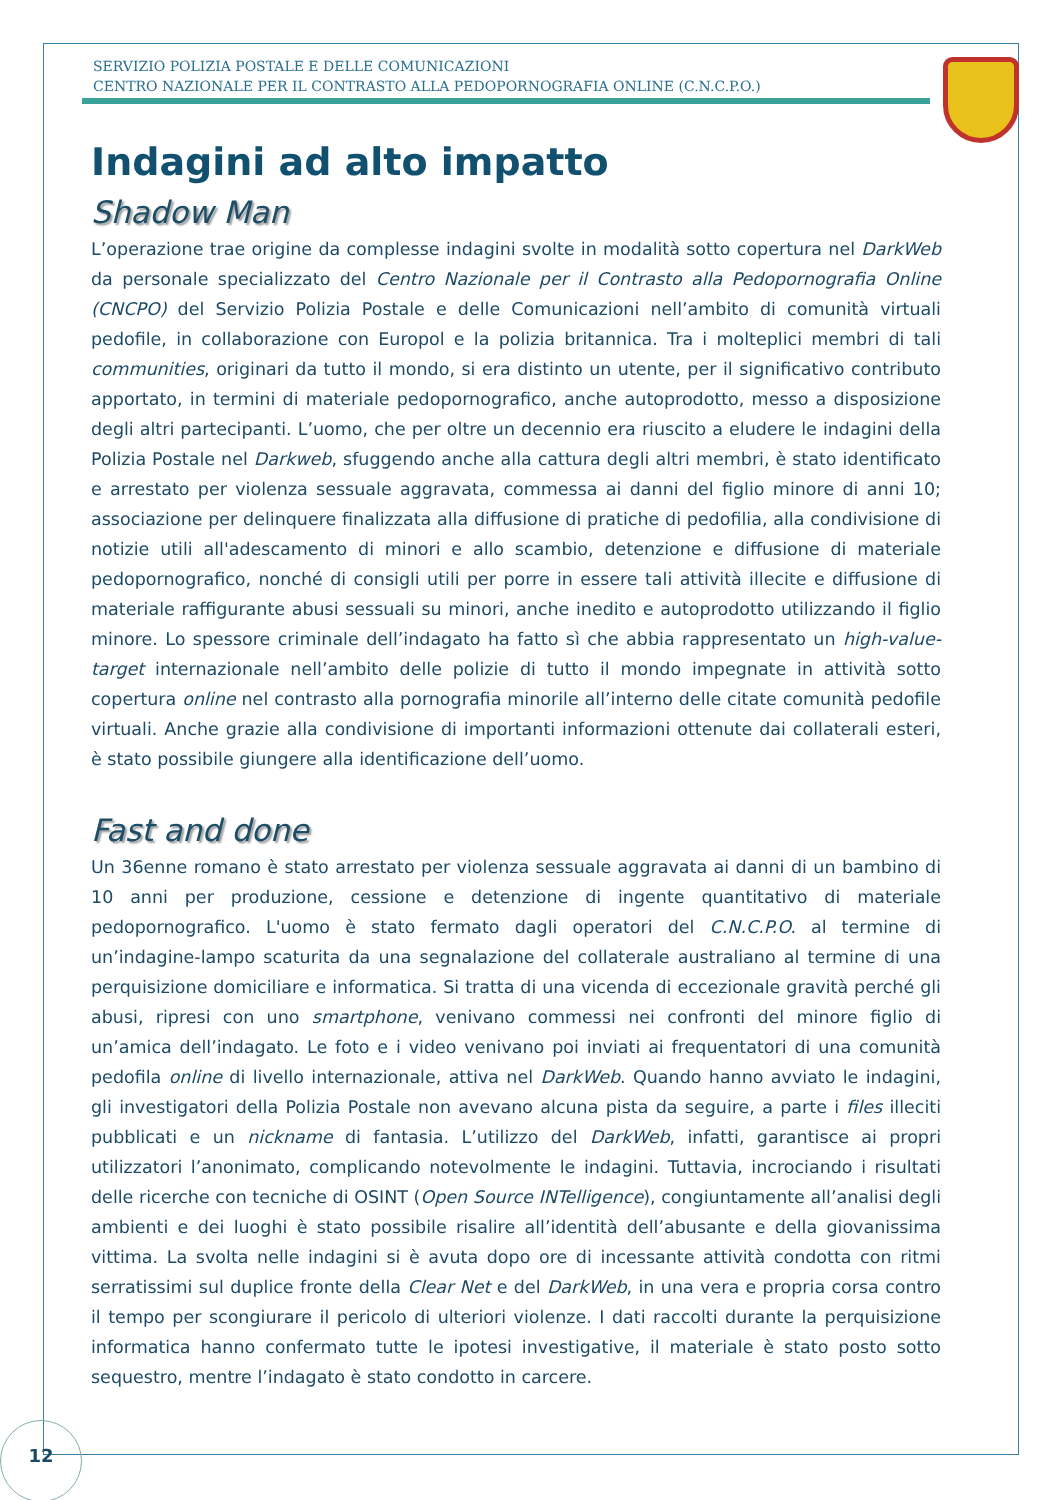SERVIZIO POLIZIA POSTALE E DELLE COMUNICAZIONI
CENTRO NAZIONALE PER IL CONTRASTO ALLA PEDOPORNOGRAFIA ONLINE (C.N.C.P.O.)
Indagini ad alto impatto
Shadow Man
L’operazione trae origine da complesse indagini svolte in modalità sotto copertura nel DarkWeb da personale specializzato del Centro Nazionale per il Contrasto alla Pedopornografia Online (CNCPO) del Servizio Polizia Postale e delle Comunicazioni nell’ambito di comunità virtuali pedofile, in collaborazione con Europol e la polizia britannica. Tra i molteplici membri di tali communities, originari da tutto il mondo, si era distinto un utente, per il significativo contributo apportato, in termini di materiale pedopornografico, anche autoprodotto, messo a disposizione degli altri partecipanti. L’uomo, che per oltre un decennio era riuscito a eludere le indagini della Polizia Postale nel Darkweb, sfuggendo anche alla cattura degli altri membri, è stato identificato e arrestato per violenza sessuale aggravata, commessa ai danni del figlio minore di anni 10; associazione per delinquere finalizzata alla diffusione di pratiche di pedofilia, alla condivisione di notizie utili all'adescamento di minori e allo scambio, detenzione e diffusione di materiale pedopornografico, nonché di consigli utili per porre in essere tali attività illecite e diffusione di materiale raffigurante abusi sessuali su minori, anche inedito e autoprodotto utilizzando il figlio minore. Lo spessore criminale dell’indagato ha fatto sì che abbia rappresentato un high-value-target internazionale nell’ambito delle polizie di tutto il mondo impegnate in attività sotto copertura online nel contrasto alla pornografia minorile all’interno delle citate comunità pedofile virtuali. Anche grazie alla condivisione di importanti informazioni ottenute dai collaterali esteri, è stato possibile giungere alla identificazione dell’uomo.
Fast and done
Un 36enne romano è stato arrestato per violenza sessuale aggravata ai danni di un bambino di 10 anni per produzione, cessione e detenzione di ingente quantitativo di materiale pedopornografico. L'uomo è stato fermato dagli operatori del C.N.C.P.O. al termine di un’indagine-lampo scaturita da una segnalazione del collaterale australiano al termine di una perquisizione domiciliare e informatica. Si tratta di una vicenda di eccezionale gravità perché gli abusi, ripresi con uno smartphone, venivano commessi nei confronti del minore figlio di un’amica dell’indagato. Le foto e i video venivano poi inviati ai frequentatori di una comunità pedofila online di livello internazionale, attiva nel DarkWeb. Quando hanno avviato le indagini, gli investigatori della Polizia Postale non avevano alcuna pista da seguire, a parte i files illeciti pubblicati e un nickname di fantasia. L’utilizzo del DarkWeb, infatti, garantisce ai propri utilizzatori l’anonimato, complicando notevolmente le indagini. Tuttavia, incrociando i risultati delle ricerche con tecniche di OSINT (Open Source INTelligence), congiuntamente all’analisi degli ambienti e dei luoghi è stato possibile risalire all’identità dell’abusante e della giovanissima vittima. La svolta nelle indagini si è avuta dopo ore di incessante attività condotta con ritmi serratissimi sul duplice fronte della Clear Net e del DarkWeb, in una vera e propria corsa contro il tempo per scongiurare il pericolo di ulteriori violenze. I dati raccolti durante la perquisizione informatica hanno confermato tutte le ipotesi investigative, il materiale è stato posto sotto sequestro, mentre l’indagato è stato condotto in carcere.
12